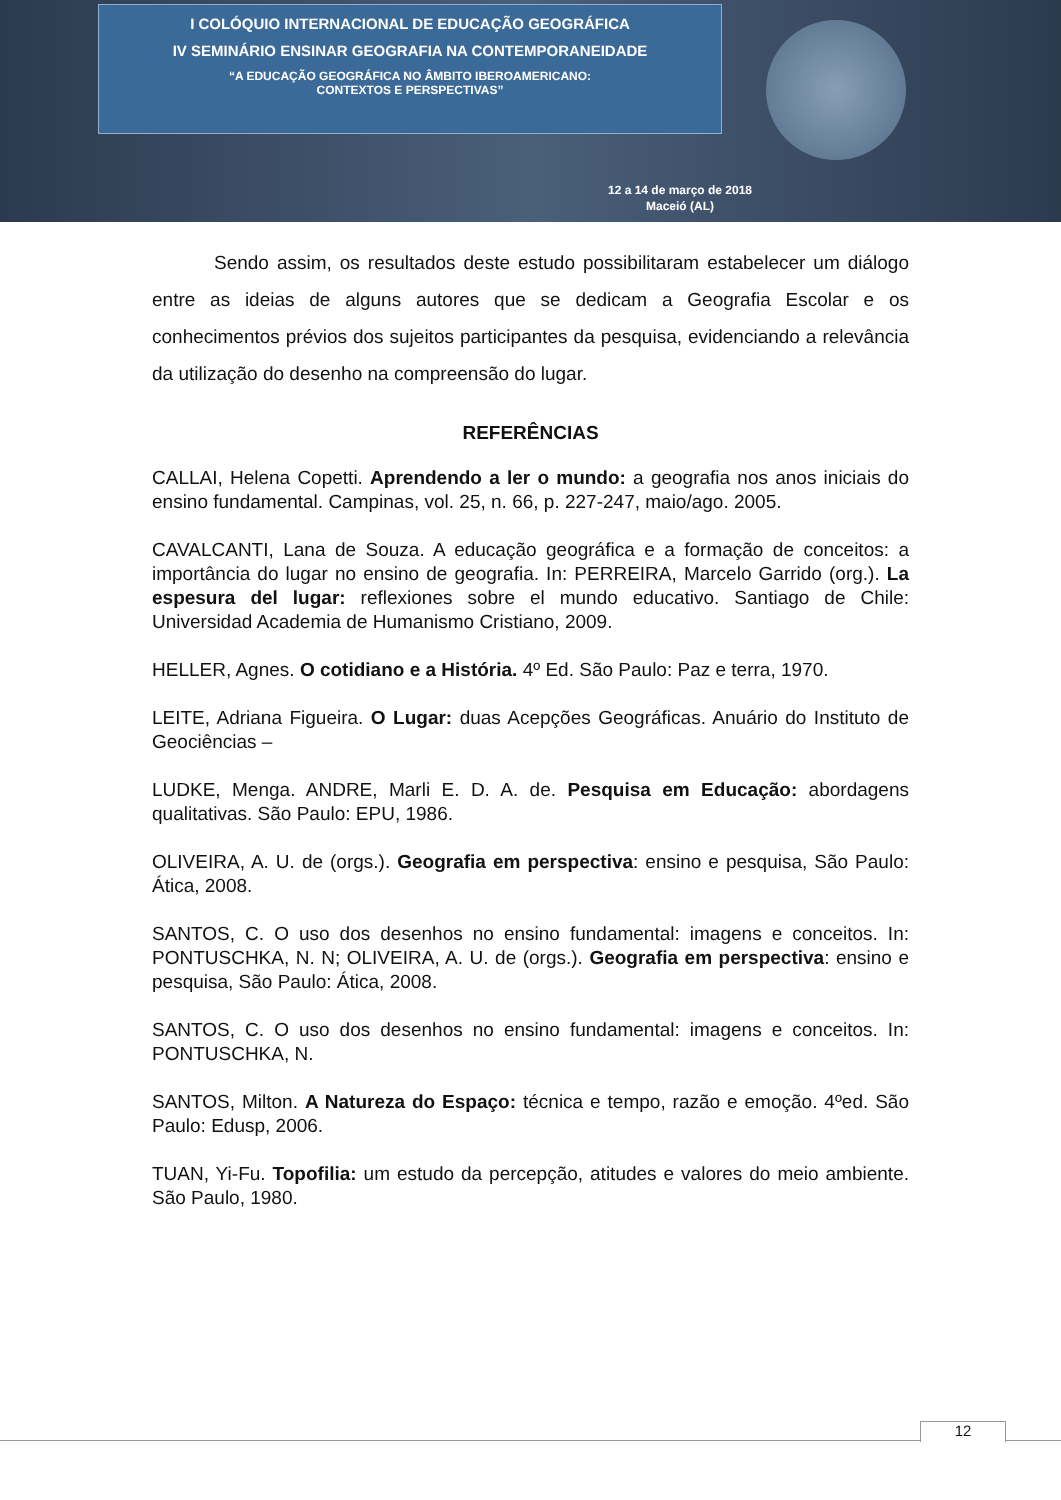I COLÓQUIO INTERNACIONAL DE EDUCAÇÃO GEOGRÁFICA
IV SEMINÁRIO ENSINAR GEOGRAFIA NA CONTEMPORANEIDADE
“A EDUCAÇÃO GEOGRÁFICA NO ÂMBITO IBEROAMERICANO:
CONTEXTOS E PERSPECTIVAS”
12 a 14 de março de 2018
Maceió (AL)
Sendo assim, os resultados deste estudo possibilitaram estabelecer um diálogo entre as ideias de alguns autores que se dedicam a Geografia Escolar e os conhecimentos prévios dos sujeitos participantes da pesquisa, evidenciando a relevância da utilização do desenho na compreensão do lugar.
REFERÊNCIAS
CALLAI, Helena Copetti. Aprendendo a ler o mundo: a geografia nos anos iniciais do ensino fundamental. Campinas, vol. 25, n. 66, p. 227-247, maio/ago. 2005.
CAVALCANTI, Lana de Souza. A educação geográfica e a formação de conceitos: a importância do lugar no ensino de geografia. In: PERREIRA, Marcelo Garrido (org.). La espesura del lugar: reflexiones sobre el mundo educativo. Santiago de Chile: Universidad Academia de Humanismo Cristiano, 2009.
HELLER, Agnes. O cotidiano e a História. 4º Ed. São Paulo: Paz e terra, 1970.
LEITE, Adriana Figueira. O Lugar: duas Acepções Geográficas. Anuário do Instituto de Geociências –
LUDKE, Menga. ANDRE, Marli E. D. A. de. Pesquisa em Educação: abordagens qualitativas. São Paulo: EPU, 1986.
OLIVEIRA, A. U. de (orgs.). Geografia em perspectiva: ensino e pesquisa, São Paulo: Ática, 2008.
SANTOS, C. O uso dos desenhos no ensino fundamental: imagens e conceitos. In: PONTUSCHKA, N. N; OLIVEIRA, A. U. de (orgs.). Geografia em perspectiva: ensino e pesquisa, São Paulo: Ática, 2008.
SANTOS, C. O uso dos desenhos no ensino fundamental: imagens e conceitos. In: PONTUSCHKA, N.
SANTOS, Milton. A Natureza do Espaço: técnica e tempo, razão e emoção. 4ºed. São Paulo: Edusp, 2006.
TUAN, Yi-Fu. Topofilia: um estudo da percepção, atitudes e valores do meio ambiente. São Paulo, 1980.
12